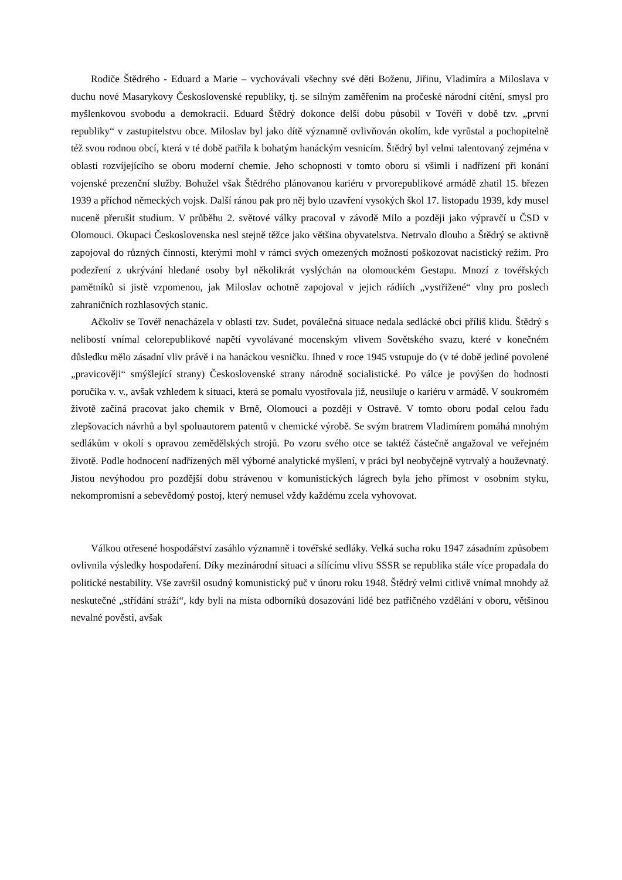Rodiče Štědrého - Eduard a Marie – vychovávali všechny své děti Boženu, Jiřinu, Vladimíra a Miloslava v duchu nové Masarykovy Československé republiky, tj. se silným zaměřením na pročeské národní cítění, smysl pro myšlenkovou svobodu a demokracii. Eduard Štědrý dokonce delší dobu působil v Tovéři v době tzv. „první republiky“ v zastupitelstvu obce. Miloslav byl jako dítě významně ovlivňován okolím, kde vyrůstal a pochopitelně též svou rodnou obcí, která v té době patřila k bohatým hanáckým vesnicím. Štědrý byl velmi talentovaný zejména v oblasti rozvíjejícího se oboru moderní chemie. Jeho schopnosti v tomto oboru si všimli i nadřízení při konání vojenské prezenční služby. Bohužel však Štědrého plánovanou kariéru v prvorepublikové armádě zhatil 15. březen 1939 a příchod německých vojsk. Další ránou pak pro něj bylo uzavření vysokých škol 17. listopadu 1939, kdy musel nuceně přerušit studium. V průběhu 2. světové války pracoval v závodě Milo a později jako výpravčí u ČSD v Olomouci. Okupaci Československa nesl stejně těžce jako většina obyvatelstva. Netrvalo dlouho a Štědrý se aktivně zapojoval do různých činností, kterými mohl v rámci svých omezených možností poškozovat nacistický režim. Pro podezření z ukrývání hledané osoby byl několikrát vyslýchán na olomouckém Gestapu. Mnozí z tovéřských pamětníků si jistě vzpomenou, jak Miloslav ochotně zapojoval v jejich rádiích „vystřižené“ vlny pro poslech zahraničních rozhlasových stanic.
Ačkoliv se Tovéř nenacházela v oblasti tzv. Sudet, poválečná situace nedala sedlácké obci příliš klidu. Štědrý s nelibostí vnímal celorepublikové napětí vyvolávané mocenským vlivem Sovětského svazu, které v konečném důsledku mělo zásadní vliv právě i na hanáckou vesničku. Ihned v roce 1945 vstupuje do (v té době jediné povolené „pravicověji“ smýšlející strany) Československé strany národně socialistické. Po válce je povýšen do hodnosti poručíka v. v., avšak vzhledem k situaci, která se pomalu vyostřovala již, neusiluje o kariéru v armádě. V soukromém životě začíná pracovat jako chemik v Brně, Olomouci a později v Ostravě. V tomto oboru podal celou řadu zlepšovacích návrhů a byl spoluautorem patentů v chemické výrobě. Se svým bratrem Vladimírem pomáhá mnohým sedlákům v okolí s opravou zemědělských strojů. Po vzoru svého otce se taktéž částečně angažoval ve veřejném životě. Podle hodnocení nadřízených měl výborné analytické myšlení, v práci byl neobyčejně vytrvalý a houževnatý. Jistou nevýhodou pro pozdější dobu strávenou v komunistických lágrech byla jeho přímost v osobním styku, nekompromisní a sebevědomý postoj, který nemusel vždy každému zcela vyhovovat.
Válkou otřesené hospodářství zasáhlo významně i tovéřské sedláky. Velká sucha roku 1947 zásadním způsobem ovlivnila výsledky hospodaření. Díky mezinárodní situaci a sílícímu vlivu SSSR se republika stále více propadala do politické nestability. Vše završil osudný komunistický puč v únoru roku 1948. Štědrý velmi citlivě vnímal mnohdy až neskutečné „střídání stráží“, kdy byli na místa odborníků dosazováni lidé bez patřičného vzdělání v oboru, většinou nevalné pověsti, avšak